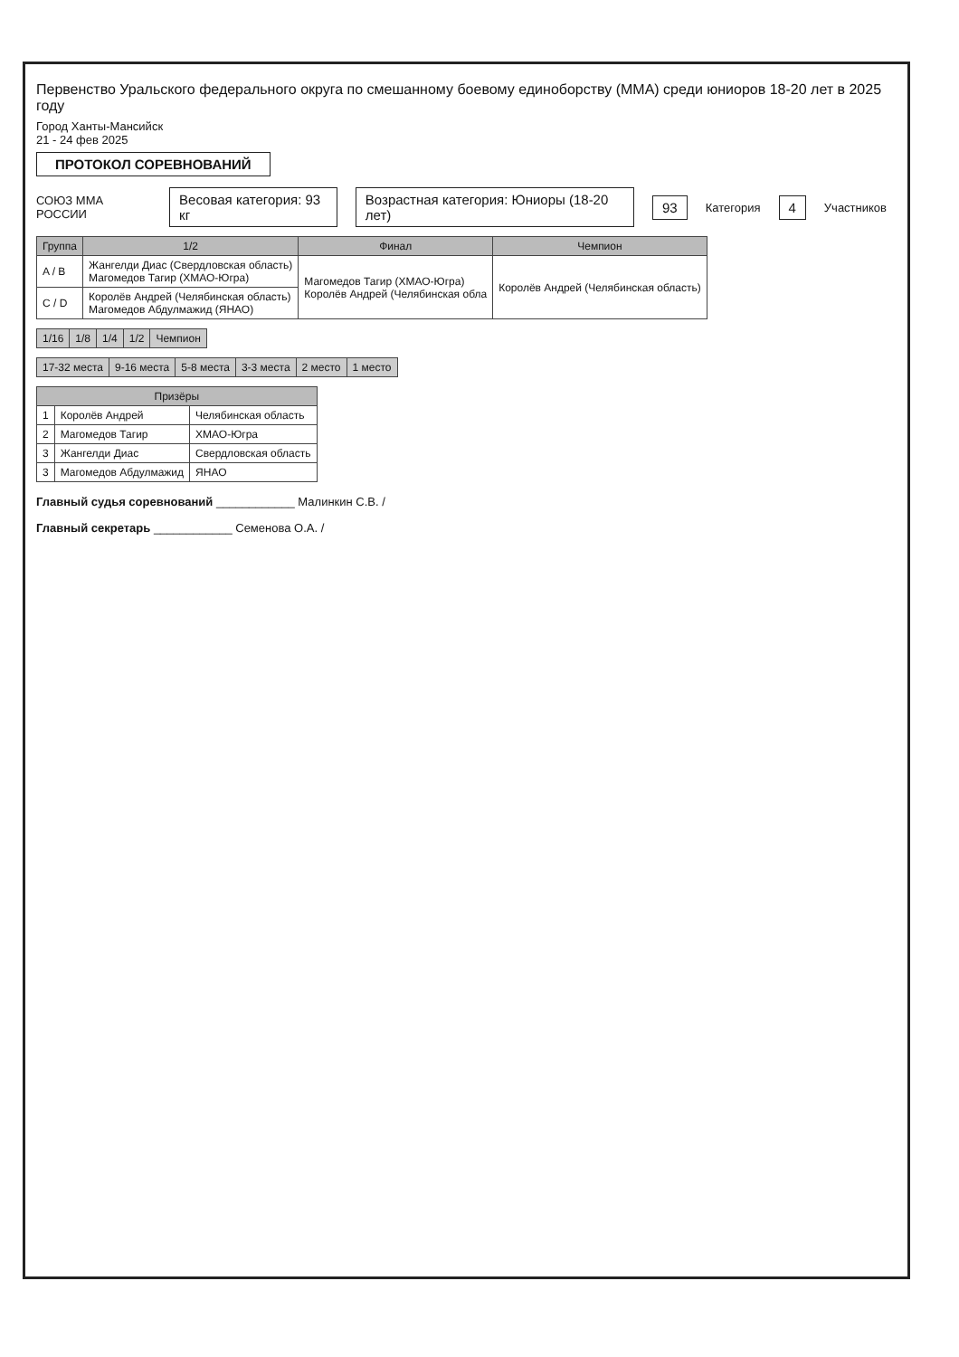Первенство Уральского федерального округа по смешанному боевому единоборству (ММА) среди юниоров 18-20 лет в 2025 году
Город Ханты-Мансийск
21 - 24 фев 2025
ПРОТОКОЛ СОРЕВНОВАНИЙ
СОЮЗ ММА РОССИИ Весовая категория: 93 кг Возрастная категория: Юниоры (18-20 лет) 93 Категория 4 Участников
| Группа | 1/2 | Финал | Чемпион |
| --- | --- | --- | --- |
| A / B | Жангелди Диас (Свердловская область) Магомедов Тагир (ХМАО-Югра) | Магомедов Тагир (ХМАО-Югра) Королёв Андрей (Челябинская обла | Королёв Андрей (Челябинская область) |
| C / D | Королёв Андрей (Челябинская область) Магомедов Абдулмажид (ЯНАО) | | |
| 1/16 | 1/8 | 1/4 | 1/2 | Чемпион |
| 17-32 места | 9-16 места | 5-8 места | 3-3 места | 2 место | 1 место |
| Призёры | | |
| --- | --- | --- |
| 1 | Королёв Андрей | Челябинская область |
| 2 | Магомедов Тагир | ХМАО-Югра |
| 3 | Жангелди Диас | Свердловская область |
| 3 | Магомедов Абдулмажид | ЯНАО |
Главный судья соревнований ____________ Малинкин С.В. /
Главный секретарь ____________ Семенова О.А. /